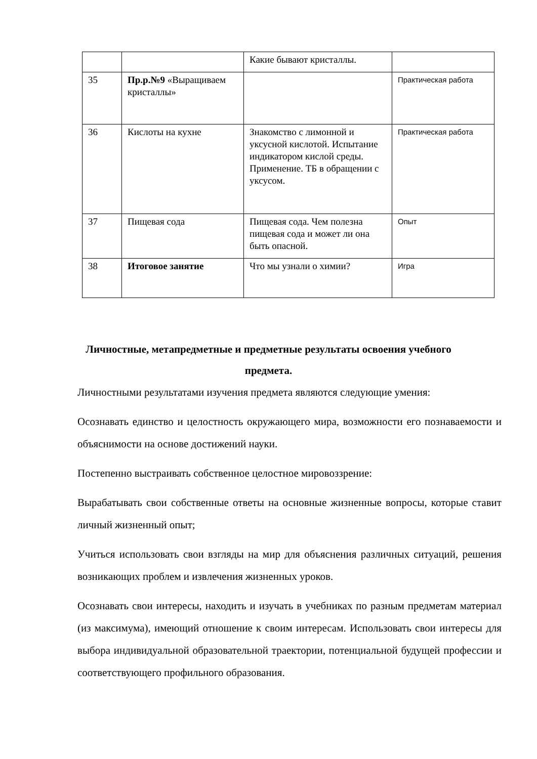| | | Какие бывают кристаллы. | |
| 35 | Пр.р.№9 «Выращиваем кристаллы» | | Практическая работа |
| 36 | Кислоты на кухне | Знакомство с лимонной и уксусной кислотой. Испытание индикатором кислой среды. Применение. ТБ в обращении с уксусом. | Практическая работа |
| 37 | Пищевая сода | Пищевая сода. Чем полезна пищевая сода и может ли она быть опасной. | Опыт |
| 38 | Итоговое занятие | Что мы узнали о химии? | Игра |
Личностные, метапредметные и предметные результаты освоения учебного предмета.
Личностными результатами изучения предмета являются следующие умения:
Осознавать единство и целостность окружающего мира, возможности его познаваемости и объяснимости на основе достижений науки.
Постепенно выстраивать собственное целостное мировоззрение:
Вырабатывать свои собственные ответы на основные жизненные вопросы, которые ставит личный жизненный опыт;
Учиться использовать свои взгляды на мир для объяснения различных ситуаций, решения возникающих проблем и извлечения жизненных уроков.
Осознавать свои интересы, находить и изучать в учебниках по разным предметам материал (из максимума), имеющий отношение к своим интересам. Использовать свои интересы для выбора индивидуальной образовательной траектории, потенциальной будущей профессии и соответствующего профильного образования.